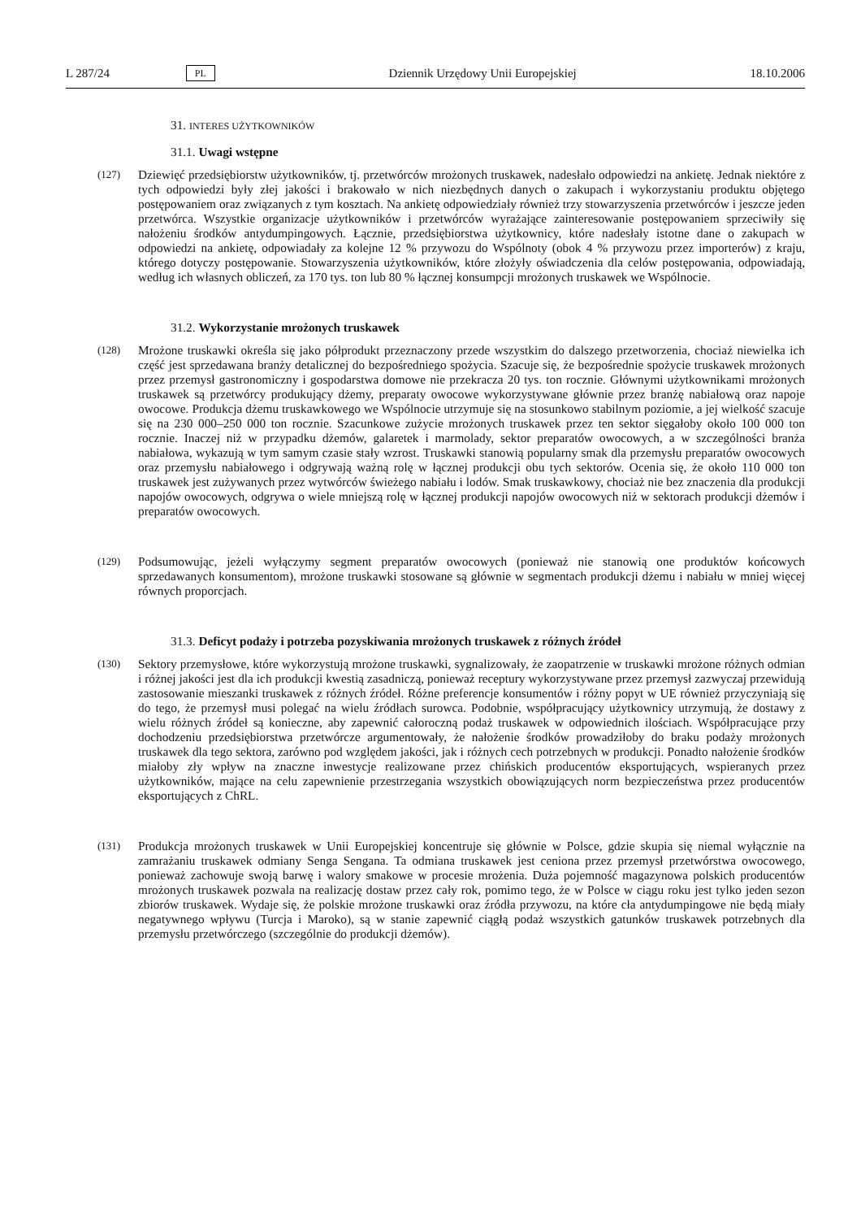L 287/24 PL Dziennik Urzędowy Unii Europejskiej 18.10.2006
31. INTERES UŻYTKOWNIKÓW
31.1. Uwagi wstępne
(127) Dziewięć przedsiębiorstw użytkowników, tj. przetwórców mrożonych truskawek, nadesłało odpowiedzi na ankietę. Jednak niektóre z tych odpowiedzi były złej jakości i brakowało w nich niezbędnych danych o zakupach i wykorzystaniu produktu objętego postępowaniem oraz związanych z tym kosztach. Na ankietę odpowiedziały również trzy stowarzyszenia przetwórców i jeszcze jeden przetwórca. Wszystkie organizacje użytkowników i przetwórców wyrażające zainteresowanie postępowaniem sprzeciwiły się nałożeniu środków antydumpingowych. Łącznie, przedsiębiorstwa użytkownicy, które nadesłały istotne dane o zakupach w odpowiedzi na ankietę, odpowiadały za kolejne 12 % przywozu do Wspólnoty (obok 4 % przywozu przez importerów) z kraju, którego dotyczy postępowanie. Stowarzyszenia użytkowników, które złożyły oświadczenia dla celów postępowania, odpowiadają, według ich własnych obliczeń, za 170 tys. ton lub 80 % łącznej konsumpcji mrożonych truskawek we Wspólnocie.
31.2. Wykorzystanie mrożonych truskawek
(128) Mrożone truskawki określa się jako półprodukt przeznaczony przede wszystkim do dalszego przetworzenia, chociaż niewielka ich część jest sprzedawana branży detalicznej do bezpośredniego spożycia. Szacuje się, że bezpośrednie spożycie truskawek mrożonych przez przemysł gastronomiczny i gospodarstwa domowe nie przekracza 20 tys. ton rocznie. Głównymi użytkownikami mrożonych truskawek są przetwórcy produkujący dżemy, preparaty owocowe wykorzystywane głównie przez branżę nabiałową oraz napoje owocowe. Produkcja dżemu truskawkowego we Wspólnocie utrzymuje się na stosunkowo stabilnym poziomie, a jej wielkość szacuje się na 230 000–250 000 ton rocznie. Szacunkowe zużycie mrożonych truskawek przez ten sektor sięgałoby około 100 000 ton rocznie. Inaczej niż w przypadku dżemów, galaretek i marmolady, sektor preparatów owocowych, a w szczególności branża nabiałowa, wykazują w tym samym czasie stały wzrost. Truskawki stanowią popularny smak dla przemysłu preparatów owocowych oraz przemysłu nabiałowego i odgrywają ważną rolę w łącznej produkcji obu tych sektorów. Ocenia się, że około 110 000 ton truskawek jest zużywanych przez wytwórców świeżego nabiału i lodów. Smak truskawkowy, chociaż nie bez znaczenia dla produkcji napojów owocowych, odgrywa o wiele mniejszą rolę w łącznej produkcji napojów owocowych niż w sektorach produkcji dżemów i preparatów owocowych.
(129) Podsumowując, jeżeli wyłączymy segment preparatów owocowych (ponieważ nie stanowią one produktów końcowych sprzedawanych konsumentom), mrożone truskawki stosowane są głównie w segmentach produkcji dżemu i nabiału w mniej więcej równych proporcjach.
31.3. Deficyt podaży i potrzeba pozyskiwania mrożonych truskawek z różnych źródeł
(130) Sektory przemysłowe, które wykorzystują mrożone truskawki, sygnalizowały, że zaopatrzenie w truskawki mrożone różnych odmian i różnej jakości jest dla ich produkcji kwestią zasadniczą, ponieważ receptury wykorzystywane przez przemysł zazwyczaj przewidują zastosowanie mieszanki truskawek z różnych źródeł. Różne preferencje konsumentów i różny popyt w UE również przyczyniają się do tego, że przemysł musi polegać na wielu źródłach surowca. Podobnie, współpracujący użytkownicy utrzymują, że dostawy z wielu różnych źródeł są konieczne, aby zapewnić całoroczną podaż truskawek w odpowiednich ilościach. Współpracujące przy dochodzeniu przedsiębiorstwa przetwórcze argumentowały, że nałożenie środków prowadziłoby do braku podaży mrożonych truskawek dla tego sektora, zarówno pod względem jakości, jak i różnych cech potrzebnych w produkcji. Ponadto nałożenie środków miałoby zły wpływ na znaczne inwestycje realizowane przez chińskich producentów eksportujących, wspieranych przez użytkowników, mające na celu zapewnienie przestrzegania wszystkich obowiązujących norm bezpieczeństwa przez producentów eksportujących z ChRL.
(131) Produkcja mrożonych truskawek w Unii Europejskiej koncentruje się głównie w Polsce, gdzie skupia się niemal wyłącznie na zamrażaniu truskawek odmiany Senga Sengana. Ta odmiana truskawek jest ceniona przez przemysł przetwórstwa owocowego, ponieważ zachowuje swoją barwę i walory smakowe w procesie mrożenia. Duża pojemność magazynowa polskich producentów mrożonych truskawek pozwala na realizację dostaw przez cały rok, pomimo tego, że w Polsce w ciągu roku jest tylko jeden sezon zbiorów truskawek. Wydaje się, że polskie mrożone truskawki oraz źródła przywozu, na które cła antydumpingowe nie będą miały negatywnego wpływu (Turcja i Maroko), są w stanie zapewnić ciągłą podaż wszystkich gatunków truskawek potrzebnych dla przemysłu przetwórczego (szczególnie do produkcji dżemów).